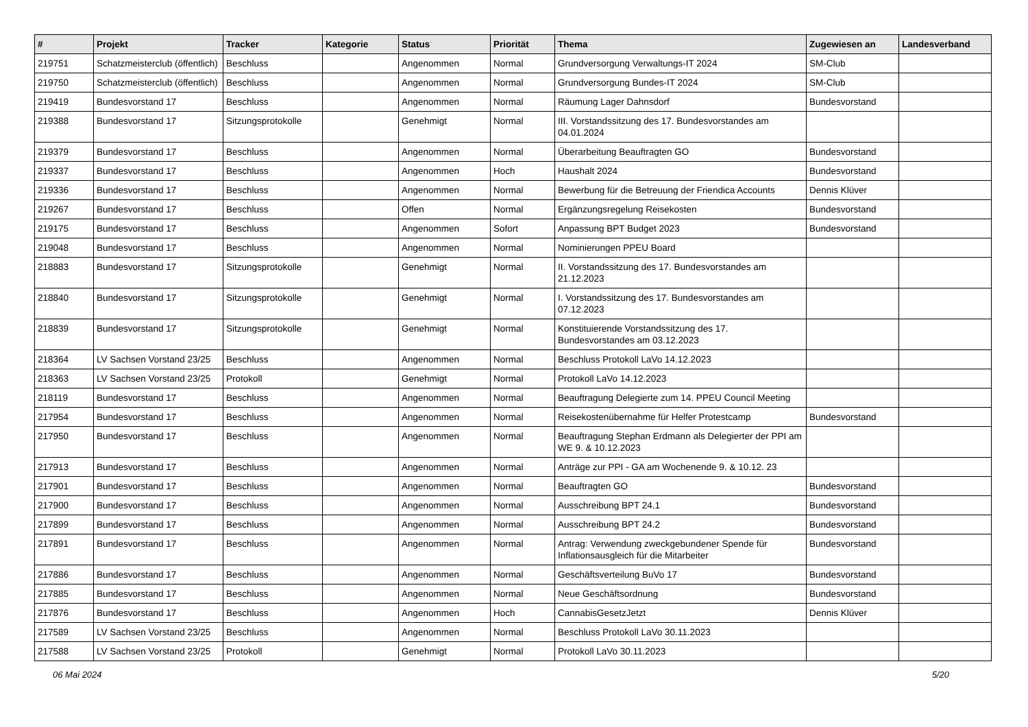| # | Projekt | Tracker | Kategorie | Status | Priorität | Thema | Zugewiesen an | Landesverband |
| --- | --- | --- | --- | --- | --- | --- | --- | --- |
| 219751 | Schatzmeisterclub (öffentlich) | Beschluss | | Angenommen | Normal | Grundversorgung Verwaltungs-IT 2024 | SM-Club | |
| 219750 | Schatzmeisterclub (öffentlich) | Beschluss | | Angenommen | Normal | Grundversorgung Bundes-IT 2024 | SM-Club | |
| 219419 | Bundesvorstand 17 | Beschluss | | Angenommen | Normal | Räumung Lager Dahnsdorf | Bundesvorstand | |
| 219388 | Bundesvorstand 17 | Sitzungsprotokolle | | Genehmigt | Normal | III. Vorstandssitzung des 17. Bundesvorstandes am 04.01.2024 | | |
| 219379 | Bundesvorstand 17 | Beschluss | | Angenommen | Normal | Überarbeitung Beauftragten GO | Bundesvorstand | |
| 219337 | Bundesvorstand 17 | Beschluss | | Angenommen | Hoch | Haushalt 2024 | Bundesvorstand | |
| 219336 | Bundesvorstand 17 | Beschluss | | Angenommen | Normal | Bewerbung für die Betreuung der Friendica Accounts | Dennis Klüver | |
| 219267 | Bundesvorstand 17 | Beschluss | | Offen | Normal | Ergänzungsregelung Reisekosten | Bundesvorstand | |
| 219175 | Bundesvorstand 17 | Beschluss | | Angenommen | Sofort | Anpassung BPT Budget 2023 | Bundesvorstand | |
| 219048 | Bundesvorstand 17 | Beschluss | | Angenommen | Normal | Nominierungen PPEU Board | | |
| 218883 | Bundesvorstand 17 | Sitzungsprotokolle | | Genehmigt | Normal | II. Vorstandssitzung des 17. Bundesvorstandes am 21.12.2023 | | |
| 218840 | Bundesvorstand 17 | Sitzungsprotokolle | | Genehmigt | Normal | I. Vorstandssitzung des 17. Bundesvorstandes am 07.12.2023 | | |
| 218839 | Bundesvorstand 17 | Sitzungsprotokolle | | Genehmigt | Normal | Konstituierende Vorstandssitzung des 17. Bundesvorstandes am 03.12.2023 | | |
| 218364 | LV Sachsen Vorstand 23/25 | Beschluss | | Angenommen | Normal | Beschluss Protokoll LaVo 14.12.2023 | | |
| 218363 | LV Sachsen Vorstand 23/25 | Protokoll | | Genehmigt | Normal | Protokoll LaVo 14.12.2023 | | |
| 218119 | Bundesvorstand 17 | Beschluss | | Angenommen | Normal | Beauftragung Delegierte zum 14. PPEU Council Meeting | | |
| 217954 | Bundesvorstand 17 | Beschluss | | Angenommen | Normal | Reisekostenübernahme für Helfer Protestcamp | Bundesvorstand | |
| 217950 | Bundesvorstand 17 | Beschluss | | Angenommen | Normal | Beauftragung Stephan Erdmann als Delegierter der PPI am WE 9. & 10.12.2023 | | |
| 217913 | Bundesvorstand 17 | Beschluss | | Angenommen | Normal | Anträge zur PPI - GA am Wochenende 9. & 10.12. 23 | | |
| 217901 | Bundesvorstand 17 | Beschluss | | Angenommen | Normal | Beauftragten GO | Bundesvorstand | |
| 217900 | Bundesvorstand 17 | Beschluss | | Angenommen | Normal | Ausschreibung BPT 24.1 | Bundesvorstand | |
| 217899 | Bundesvorstand 17 | Beschluss | | Angenommen | Normal | Ausschreibung BPT 24.2 | Bundesvorstand | |
| 217891 | Bundesvorstand 17 | Beschluss | | Angenommen | Normal | Antrag: Verwendung zweckgebundener Spende für Inflationsausgleich für die Mitarbeiter | Bundesvorstand | |
| 217886 | Bundesvorstand 17 | Beschluss | | Angenommen | Normal | Geschäftsverteilung BuVo 17 | Bundesvorstand | |
| 217885 | Bundesvorstand 17 | Beschluss | | Angenommen | Normal | Neue Geschäftsordnung | Bundesvorstand | |
| 217876 | Bundesvorstand 17 | Beschluss | | Angenommen | Hoch | CannabisGesetzJetzt | Dennis Klüver | |
| 217589 | LV Sachsen Vorstand 23/25 | Beschluss | | Angenommen | Normal | Beschluss Protokoll LaVo 30.11.2023 | | |
| 217588 | LV Sachsen Vorstand 23/25 | Protokoll | | Genehmigt | Normal | Protokoll LaVo 30.11.2023 | | |
06 Mai 2024 5/20